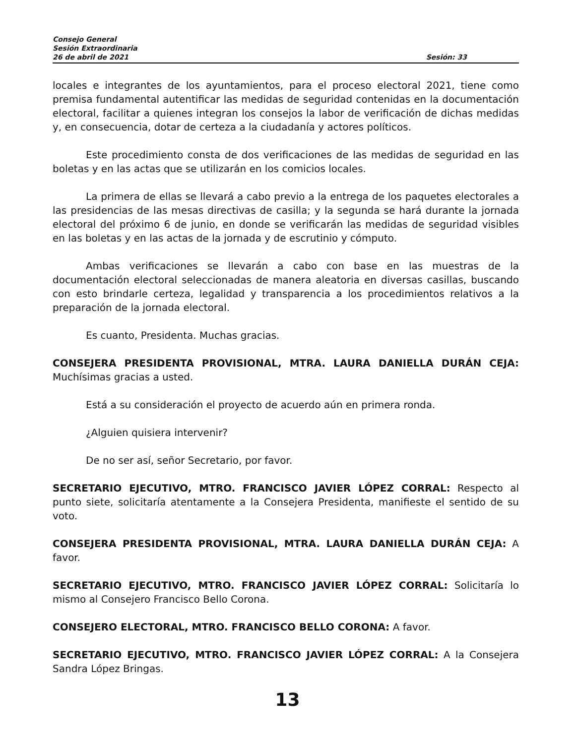Consejo General
Sesión Extraordinaria
26 de abril de 2021 Sesión: 33
locales e integrantes de los ayuntamientos, para el proceso electoral 2021, tiene como premisa fundamental autentificar las medidas de seguridad contenidas en la documentación electoral, facilitar a quienes integran los consejos la labor de verificación de dichas medidas y, en consecuencia, dotar de certeza a la ciudadanía y actores políticos.
Este procedimiento consta de dos verificaciones de las medidas de seguridad en las boletas y en las actas que se utilizarán en los comicios locales.
La primera de ellas se llevará a cabo previo a la entrega de los paquetes electorales a las presidencias de las mesas directivas de casilla; y la segunda se hará durante la jornada electoral del próximo 6 de junio, en donde se verificarán las medidas de seguridad visibles en las boletas y en las actas de la jornada y de escrutinio y cómputo.
Ambas verificaciones se llevarán a cabo con base en las muestras de la documentación electoral seleccionadas de manera aleatoria en diversas casillas, buscando con esto brindarle certeza, legalidad y transparencia a los procedimientos relativos a la preparación de la jornada electoral.
Es cuanto, Presidenta. Muchas gracias.
CONSEJERA PRESIDENTA PROVISIONAL, MTRA. LAURA DANIELLA DURÁN CEJA: Muchísimas gracias a usted.
Está a su consideración el proyecto de acuerdo aún en primera ronda.
¿Alguien quisiera intervenir?
De no ser así, señor Secretario, por favor.
SECRETARIO EJECUTIVO, MTRO. FRANCISCO JAVIER LÓPEZ CORRAL: Respecto al punto siete, solicitaría atentamente a la Consejera Presidenta, manifieste el sentido de su voto.
CONSEJERA PRESIDENTA PROVISIONAL, MTRA. LAURA DANIELLA DURÁN CEJA: A favor.
SECRETARIO EJECUTIVO, MTRO. FRANCISCO JAVIER LÓPEZ CORRAL: Solicitaría lo mismo al Consejero Francisco Bello Corona.
CONSEJERO ELECTORAL, MTRO. FRANCISCO BELLO CORONA: A favor.
SECRETARIO EJECUTIVO, MTRO. FRANCISCO JAVIER LÓPEZ CORRAL: A la Consejera Sandra López Bringas.
13